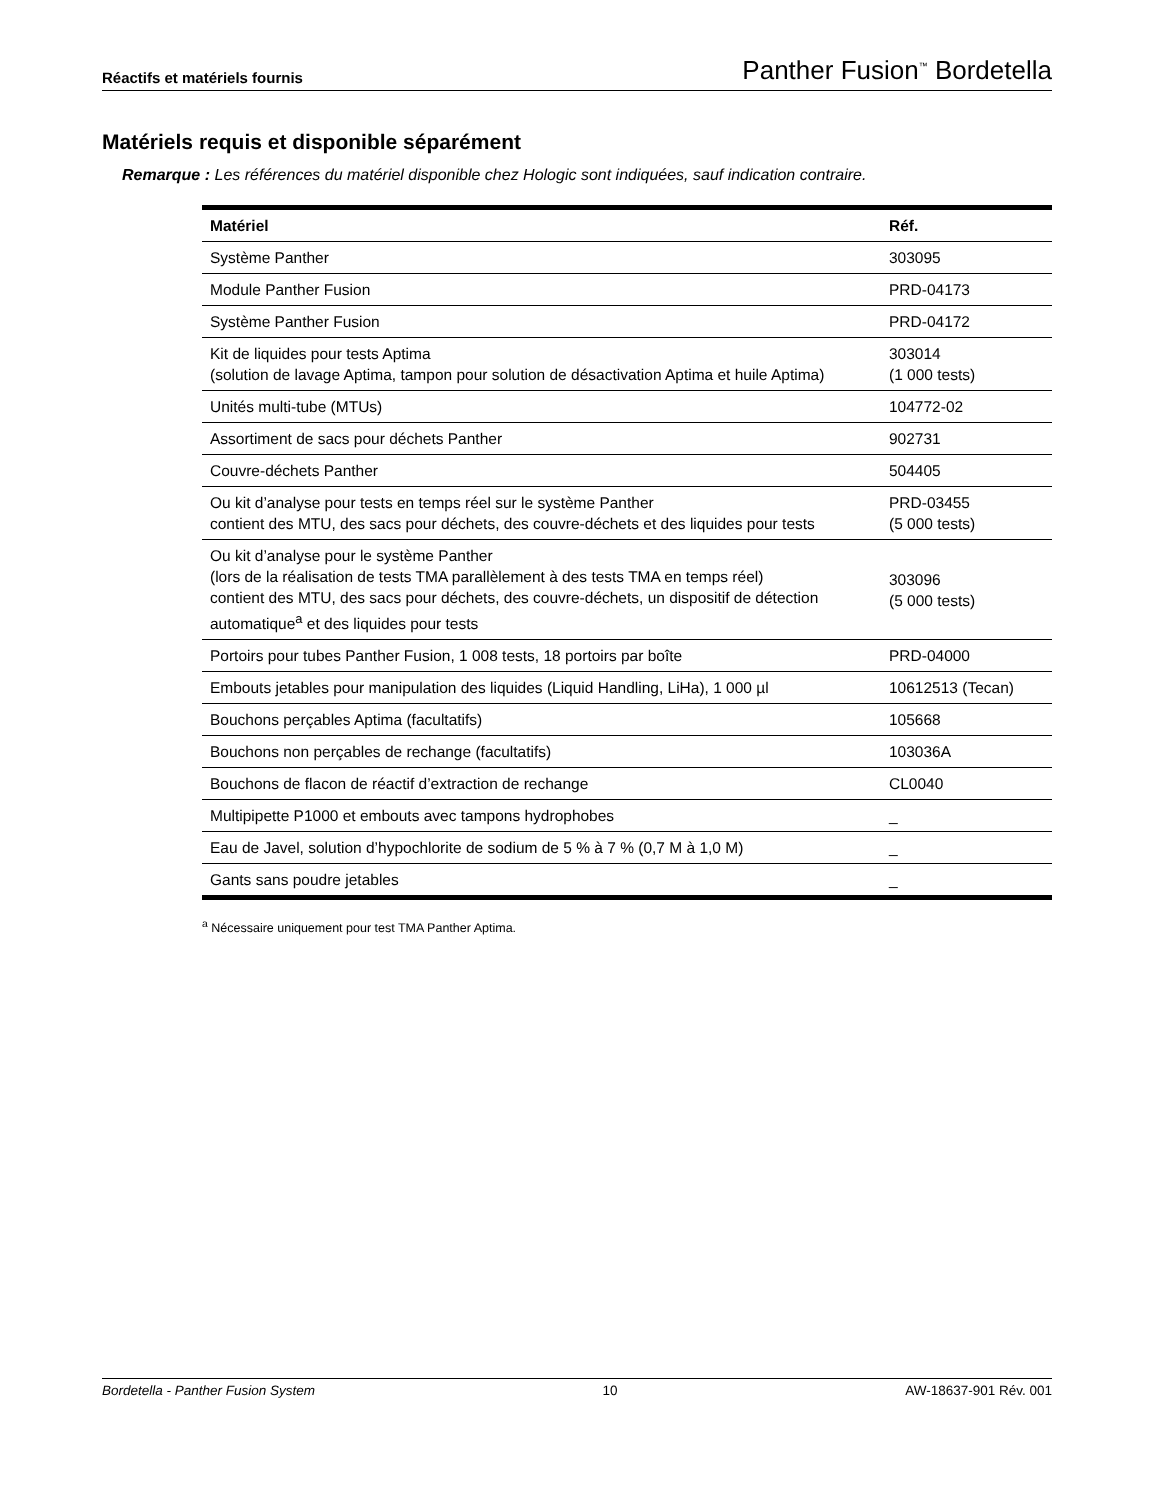Réactifs et matériels fournis Panther Fusion<sup>™</sup> Bordetella
Matériels requis et disponible séparément
Remarque : Les références du matériel disponible chez Hologic sont indiquées, sauf indication contraire.
| Matériel | Réf. |
| --- | --- |
| Système Panther | 303095 |
| Module Panther Fusion | PRD-04173 |
| Système Panther Fusion | PRD-04172 |
| Kit de liquides pour tests Aptima (solution de lavage Aptima, tampon pour solution de désactivation Aptima et huile Aptima) | 303014 (1 000 tests) |
| Unités multi-tube (MTUs) | 104772-02 |
| Assortiment de sacs pour déchets Panther | 902731 |
| Couvre-déchets Panther | 504405 |
| Ou kit d’analyse pour tests en temps réel sur le système Panther contient des MTU, des sacs pour déchets, des couvre-déchets et des liquides pour tests | PRD-03455 (5 000 tests) |
| Ou kit d’analyse pour le système Panther (lors de la réalisation de tests TMA parallèlement à des tests TMA en temps réel) contient des MTU, des sacs pour déchets, des couvre-déchets, un dispositif de détection automatique<sup>a</sup> et des liquides pour tests | 303096 (5 000 tests) |
| Portoirs pour tubes Panther Fusion, 1 008 tests, 18 portoirs par boîte | PRD-04000 |
| Embouts jetables pour manipulation des liquides (Liquid Handling, LiHa), 1 000 µl | 10612513 (Tecan) |
| Bouchons perçables Aptima (facultatifs) | 105668 |
| Bouchons non perçables de rechange (facultatifs) | 103036A |
| Bouchons de flacon de réactif d’extraction de rechange | CL0040 |
| Multipipette P1000 et embouts avec tampons hydrophobes | _ |
| Eau de Javel, solution d’hypochlorite de sodium de 5 % à 7 % (0,7 M à 1,0 M) | _ |
| Gants sans poudre jetables | _ |
<sup>a</sup> Nécessaire uniquement pour test TMA Panther Aptima.
Bordetella - Panther Fusion System 10 AW-18637-901 Rév. 001